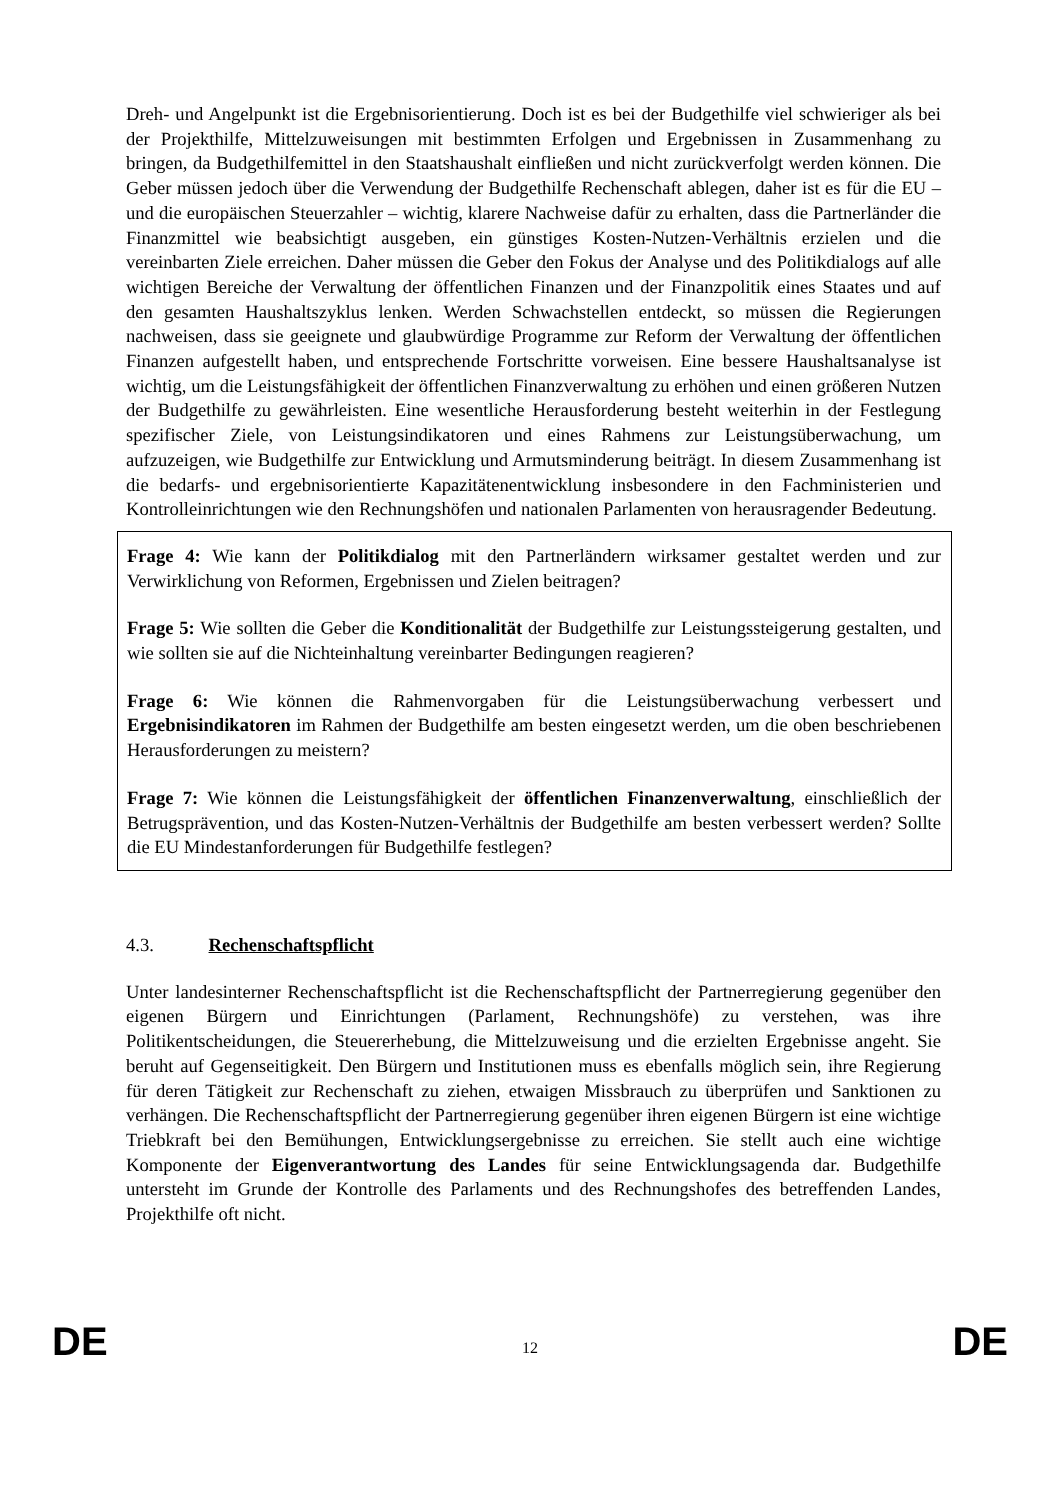Dreh- und Angelpunkt ist die Ergebnisorientierung. Doch ist es bei der Budgethilfe viel schwieriger als bei der Projekthilfe, Mittelzuweisungen mit bestimmten Erfolgen und Ergebnissen in Zusammenhang zu bringen, da Budgethilfemittel in den Staatshaushalt einfließen und nicht zurückverfolgt werden können. Die Geber müssen jedoch über die Verwendung der Budgethilfe Rechenschaft ablegen, daher ist es für die EU – und die europäischen Steuerzahler – wichtig, klarere Nachweise dafür zu erhalten, dass die Partnerländer die Finanzmittel wie beabsichtigt ausgeben, ein günstiges Kosten-Nutzen-Verhältnis erzielen und die vereinbarten Ziele erreichen. Daher müssen die Geber den Fokus der Analyse und des Politikdialogs auf alle wichtigen Bereiche der Verwaltung der öffentlichen Finanzen und der Finanzpolitik eines Staates und auf den gesamten Haushaltszyklus lenken. Werden Schwachstellen entdeckt, so müssen die Regierungen nachweisen, dass sie geeignete und glaubwürdige Programme zur Reform der Verwaltung der öffentlichen Finanzen aufgestellt haben, und entsprechende Fortschritte vorweisen. Eine bessere Haushaltsanalyse ist wichtig, um die Leistungsfähigkeit der öffentlichen Finanzverwaltung zu erhöhen und einen größeren Nutzen der Budgethilfe zu gewährleisten. Eine wesentliche Herausforderung besteht weiterhin in der Festlegung spezifischer Ziele, von Leistungsindikatoren und eines Rahmens zur Leistungsüberwachung, um aufzuzeigen, wie Budgethilfe zur Entwicklung und Armutsminderung beiträgt. In diesem Zusammenhang ist die bedarfs- und ergebnisorientierte Kapazitätenentwicklung insbesondere in den Fachministerien und Kontrolleinrichtungen wie den Rechnungshöfen und nationalen Parlamenten von herausragender Bedeutung.
Frage 4: Wie kann der Politikdialog mit den Partnerländern wirksamer gestaltet werden und zur Verwirklichung von Reformen, Ergebnissen und Zielen beitragen?
Frage 5: Wie sollten die Geber die Konditionalität der Budgethilfe zur Leistungssteigerung gestalten, und wie sollten sie auf die Nichteinhaltung vereinbarter Bedingungen reagieren?
Frage 6: Wie können die Rahmenvorgaben für die Leistungsüberwachung verbessert und Ergebnisindikatoren im Rahmen der Budgethilfe am besten eingesetzt werden, um die oben beschriebenen Herausforderungen zu meistern?
Frage 7: Wie können die Leistungsfähigkeit der öffentlichen Finanzenverwaltung, einschließlich der Betrugsprävention, und das Kosten-Nutzen-Verhältnis der Budgethilfe am besten verbessert werden? Sollte die EU Mindestanforderungen für Budgethilfe festlegen?
4.3. Rechenschaftspflicht
Unter landesinterner Rechenschaftspflicht ist die Rechenschaftspflicht der Partnerregierung gegenüber den eigenen Bürgern und Einrichtungen (Parlament, Rechnungshöfe) zu verstehen, was ihre Politikentscheidungen, die Steuererhebung, die Mittelzuweisung und die erzielten Ergebnisse angeht. Sie beruht auf Gegenseitigkeit. Den Bürgern und Institutionen muss es ebenfalls möglich sein, ihre Regierung für deren Tätigkeit zur Rechenschaft zu ziehen, etwaigen Missbrauch zu überprüfen und Sanktionen zu verhängen. Die Rechenschaftspflicht der Partnerregierung gegenüber ihren eigenen Bürgern ist eine wichtige Triebkraft bei den Bemühungen, Entwicklungsergebnisse zu erreichen. Sie stellt auch eine wichtige Komponente der Eigenverantwortung des Landes für seine Entwicklungsagenda dar. Budgethilfe untersteht im Grunde der Kontrolle des Parlaments und des Rechnungshofes des betreffenden Landes, Projekthilfe oft nicht.
DE 12 DE